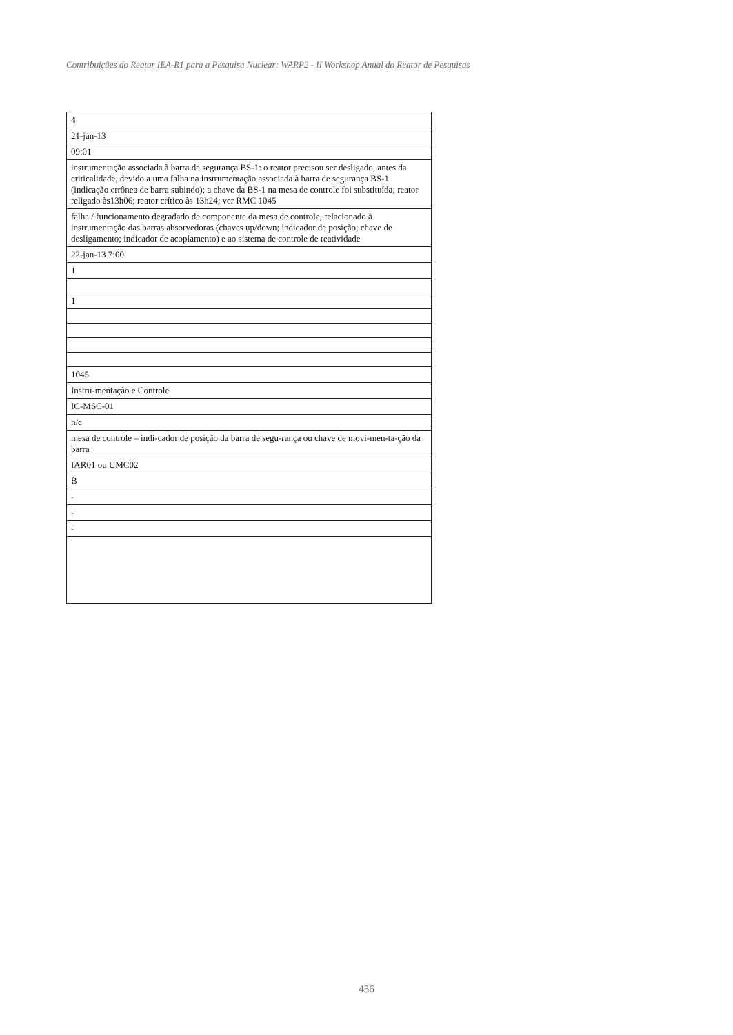Contribuições do Reator IEA-R1 para a Pesquisa Nuclear: WARP2 - II Workshop Anual do Reator de Pesquisas
| 4 |
| 21-jan-13 |
| 09:01 |
| instrumentação associada à barra de segurança BS-1: o reator precisou ser desligado, antes da criticalidade, devido a uma falha na instrumentação associada à barra de segurança BS-1 (indicação errônea de barra subindo); a chave da BS-1 na mesa de controle foi substituída; reator religado às13h06; reator crítico às 13h24; ver RMC 1045 |
| falha / funcionamento degradado de componente da mesa de controle, relacionado à instrumentação das barras absorvedoras (chaves up/down; indicador de posição; chave de desligamento; indicador de acoplamento) e ao sistema de controle de reatividade |
| 22-jan-13 7:00 |
| 1 |
| 1 |
| 1045 |
| Instru-mentação e Controle |
| IC-MSC-01 |
| n/c |
| mesa de controle – indi-cador de posição da barra de segu-rança ou chave de movi-men-ta-ção da barra |
| IAR01 ou UMC02 |
| B |
| - |
| - |
| - |
436